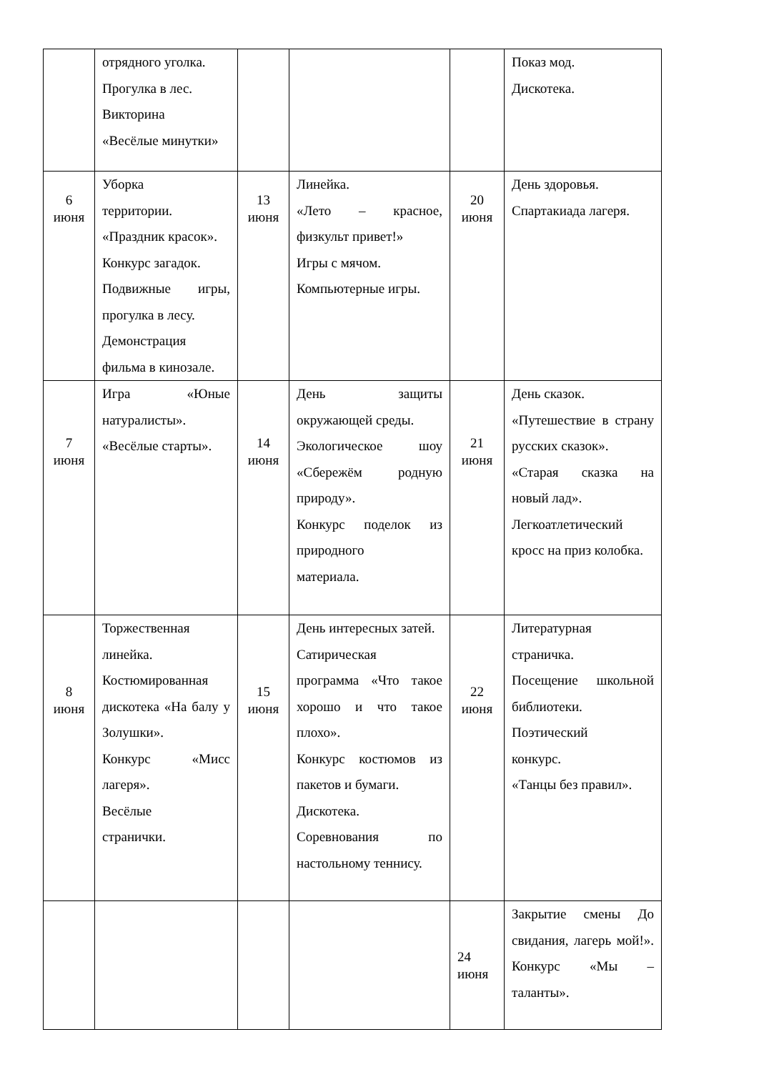| | отрядного уголка. Прогулка в лес. Викторина «Весёлые минутки» | | | | Показ мод. Дискотека. |
| 6 июня | Уборка территории. «Праздник красок». Конкурс загадок. Подвижные игры, прогулка в лесу. Демонстрация фильма в кинозале. | 13 июня | Линейка. «Лето – красное, физкульт привет!» Игры с мячом. Компьютерные игры. | 20 июня | День здоровья. Спартакиада лагеря. |
| 7 июня | Игра «Юные натуралисты». «Весёлые старты». | 14 июня | День защиты окружающей среды. Экологическое шоу «Сбережём родную природу». Конкурс поделок из природного материала. | 21 июня | День сказок. «Путешествие в страну русских сказок». «Старая сказка на новый лад». Легкоатлетический кросс на приз колобка. |
| 8 июня | Торжественная линейка. Костюмированная дискотека «На балу у Золушки». Конкурс «Мисс лагеря». Весёлые странички. | 15 июня | День интересных затей. Сатирическая программа «Что такое хорошо и что такое плохо». Конкурс костюмов из пакетов и бумаги. Дискотека. Соревнования по настольному теннису. | 22 июня | Литературная страничка. Посещение школьной библиотеки. Поэтический конкурс. «Танцы без правил». |
| | | | | 24 июня | Закрытие смены До свидания, лагерь мой!». Конкурс «Мы – таланты». |